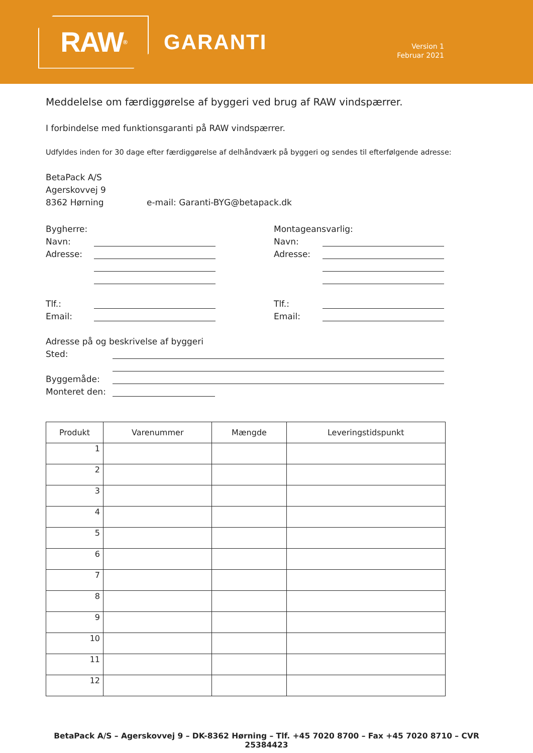RAW<sup>®</sup>
GARANTI
Version 1
Februar 2021
Meddelelse om færdiggørelse af byggeri ved brug af RAW vindspærrer.
I forbindelse med funktionsgaranti på RAW vindspærrer.
Udfyldes inden for 30 dage efter færdiggørelse af delhåndværk på byggeri og sendes til efterfølgende adresse:
BetaPack A/S
Agerskovvej 9
8362 Hørning e-mail: Garanti-BYG@betapack.dk
Bygherre:
Navn:
Adresse:
Tlf.:
Email:
Montageansvarlig:
Navn:
Adresse:
Tlf.:
Email:
Adresse på og beskrivelse af byggeri
Sted:
Byggemåde:
Monteret den:
| Produkt | Varenummer | Mængde | Leveringstidspunkt |
| --- | --- | --- | --- |
| 1 | | | |
| 2 | | | |
| 3 | | | |
| 4 | | | |
| 5 | | | |
| 6 | | | |
| 7 | | | |
| 8 | | | |
| 9 | | | |
| 10 | | | |
| 11 | | | |
| 12 | | | |
BetaPack A/S – Agerskovvej 9 – DK-8362 Hørning – Tlf. +45 7020 8700 – Fax +45 7020 8710 – CVR 25384423